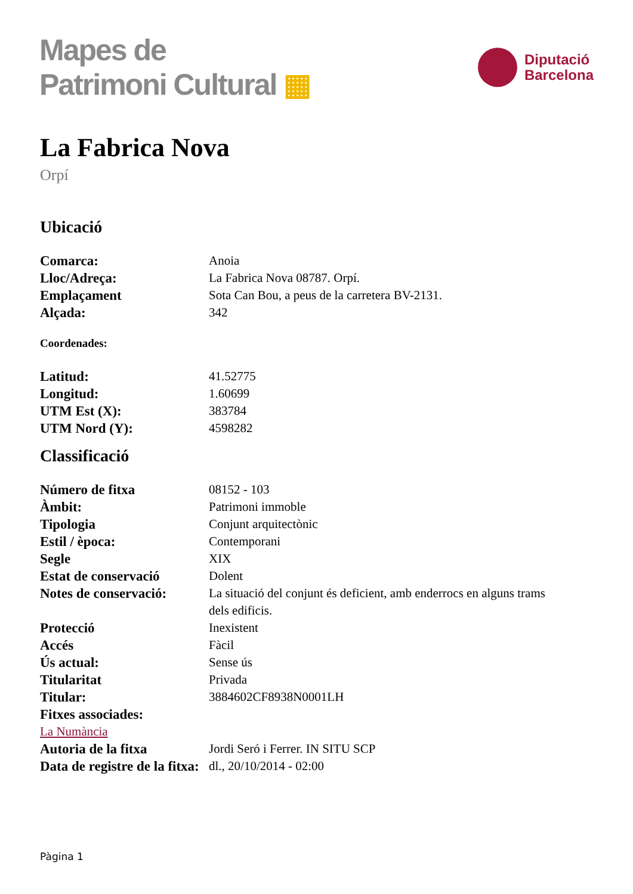Mapes de
Patrimoni Cultural ▦
Diputació
Barcelona
La Fabrica Nova
Orpí
Ubicació
Comarca: Anoia
Lloc/Adreça: La Fabrica Nova 08787. Orpí.
Emplaçament Sota Can Bou, a peus de la carretera BV-2131.
Alçada: 342
Coordenades:
Latitud: 41.52775
Longitud: 1.60699
UTM Est (X): 383784
UTM Nord (Y): 4598282
Classificació
Número de fitxa 08152 - 103
Àmbit: Patrimoni immoble
Tipologia Conjunt arquitectònic
Estil / època: Contemporani
Segle XIX
Estat de conservació Dolent
Notes de conservació:
La situació del conjunt és deficient, amb enderrocs en alguns trams dels edificis.
Protecció Inexistent
Accés Fàcil
Ús actual: Sense ús
Titularitat Privada
Titular: 3884602CF8938N0001LH
Fitxes associades:
La Numància
Autoria de la fitxa Jordi Seró i Ferrer. IN SITU SCP
Data de registre de la fitxa:
dl., 20/10/2014 - 02:00
Pàgina 1